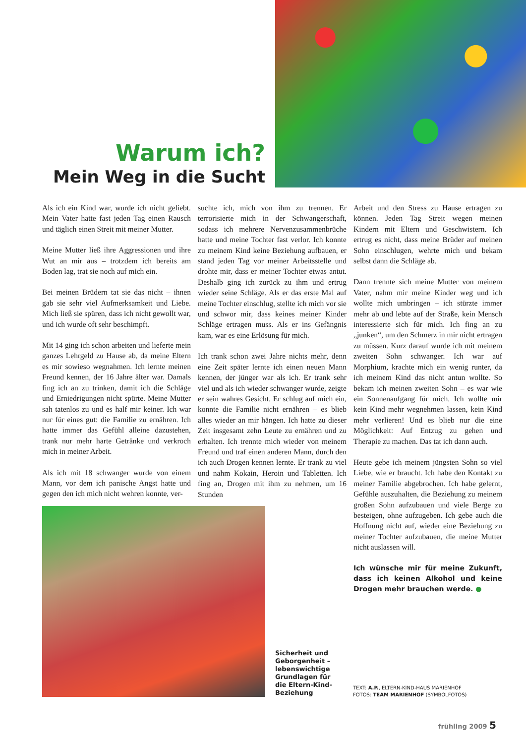Warum ich?
Mein Weg in die Sucht
Als ich ein Kind war, wurde ich nicht geliebt. Mein Vater hatte fast jeden Tag einen Rausch und täglich einen Streit mit meiner Mutter.
Meine Mutter ließ ihre Aggressionen und ihre Wut an mir aus – trotzdem ich bereits am Boden lag, trat sie noch auf mich ein.
Bei meinen Brüdern tat sie das nicht – ihnen gab sie sehr viel Aufmerksamkeit und Liebe. Mich ließ sie spüren, dass ich nicht gewollt war, und ich wurde oft sehr beschimpft.
Mit 14 ging ich schon arbeiten und lieferte mein ganzes Lehrgeld zu Hause ab, da meine Eltern es mir sowieso wegnahmen. Ich lernte meinen Freund kennen, der 16 Jahre älter war. Damals fing ich an zu trinken, damit ich die Schläge und Erniedrigungen nicht spürte. Meine Mutter sah tatenlos zu und es half mir keiner. Ich war nur für eines gut: die Familie zu ernähren. Ich hatte immer das Gefühl alleine dazustehen, trank nur mehr harte Getränke und verkroch mich in meiner Arbeit.
Als ich mit 18 schwanger wurde von einem Mann, vor dem ich panische Angst hatte und gegen den ich mich nicht wehren konnte, ver-
suchte ich, mich von ihm zu trennen. Er terrorisierte mich in der Schwangerschaft, sodass ich mehrere Nervenzusammenbrüche hatte und meine Tochter fast verlor. Ich konnte zu meinem Kind keine Beziehung aufbauen, er stand jeden Tag vor meiner Arbeitsstelle und drohte mir, dass er meiner Tochter etwas antut. Deshalb ging ich zurück zu ihm und ertrug wieder seine Schläge. Als er das erste Mal auf meine Tochter einschlug, stellte ich mich vor sie und schwor mir, dass keines meiner Kinder Schläge ertragen muss. Als er ins Gefängnis kam, war es eine Erlösung für mich.
Ich trank schon zwei Jahre nichts mehr, denn eine Zeit später lernte ich einen neuen Mann kennen, der jünger war als ich. Er trank sehr viel und als ich wieder schwanger wurde, zeigte er sein wahres Gesicht. Er schlug auf mich ein, konnte die Familie nicht ernähren – es blieb alles wieder an mir hängen. Ich hatte zu dieser Zeit insgesamt zehn Leute zu ernähren und zu erhalten. Ich trennte mich wieder von meinem Freund und traf einen anderen Mann, durch den ich auch Drogen kennen lernte. Er trank zu viel und nahm Kokain, Heroin und Tabletten. Ich fing an, Drogen mit ihm zu nehmen, um 16 Stunden
Arbeit und den Stress zu Hause ertragen zu können. Jeden Tag Streit wegen meinen Kindern mit Eltern und Geschwistern. Ich ertrug es nicht, dass meine Brüder auf meinen Sohn einschlugen, wehrte mich und bekam selbst dann die Schläge ab.
Dann trennte sich meine Mutter von meinem Vater, nahm mir meine Kinder weg und ich wollte mich umbringen – ich stürzte immer mehr ab und lebte auf der Straße, kein Mensch interessierte sich für mich. Ich fing an zu „junken“, um den Schmerz in mir nicht ertragen zu müssen. Kurz darauf wurde ich mit meinem zweiten Sohn schwanger. Ich war auf Morphium, krachte mich ein wenig runter, da ich meinem Kind das nicht antun wollte. So bekam ich meinen zweiten Sohn – es war wie ein Sonnenaufgang für mich. Ich wollte mir kein Kind mehr wegnehmen lassen, kein Kind mehr verlieren! Und es blieb nur die eine Möglichkeit: Auf Entzug zu gehen und Therapie zu machen. Das tat ich dann auch.
Heute gebe ich meinem jüngsten Sohn so viel Liebe, wie er braucht. Ich habe den Kontakt zu meiner Familie abgebrochen. Ich habe gelernt, Gefühle auszuhalten, die Beziehung zu meinem großen Sohn aufzubauen und viele Berge zu besteigen, ohne aufzugeben. Ich gebe auch die Hoffnung nicht auf, wieder eine Beziehung zu meiner Tochter aufzubauen, die meine Mutter nicht auslassen will.
Ich wünsche mir für meine Zukunft, dass ich keinen Alkohol und keine Drogen mehr brauchen werde. ●
Sicherheit und Geborgenheit – lebenswichtige Grundlagen für die Eltern-Kind-Beziehung
TEXT: A.P., ELTERN-KIND-HAUS MARIENHOF
FOTOS: TEAM MARIENHOF (SYMBOLFOTOS)
frühling 2009 5